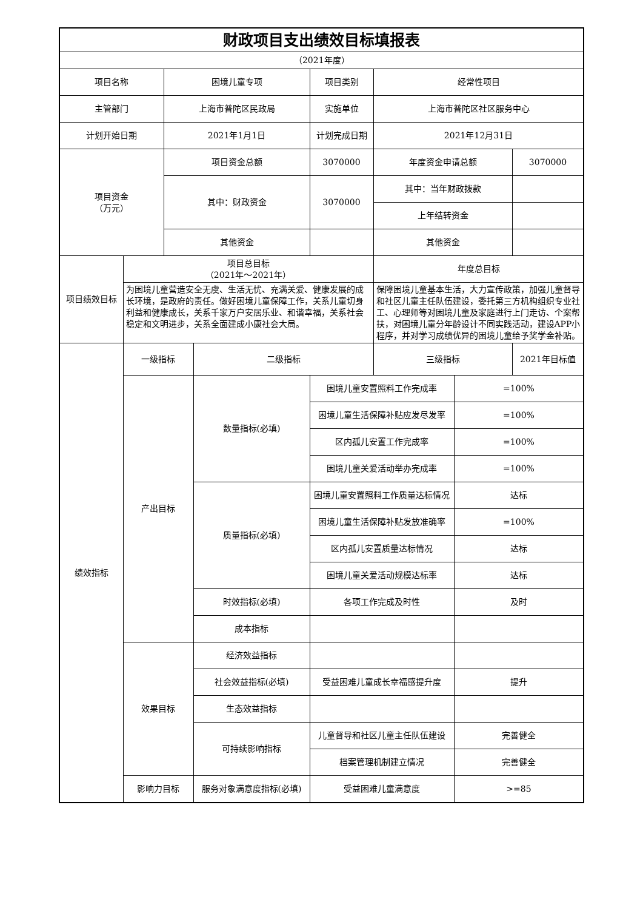| 财政项目支出绩效目标填报表 | | | | | | | |
| （2021年度） | | | | | | | |
| 项目名称 | | 困境儿童专项 | | 项目类别 | 经常性项目 | | |
| 主管部门 | | 上海市普陀区民政局 | | 实施单位 | 上海市普陀区社区服务中心 | | |
| 计划开始日期 | | 2021年1月1日 | | 计划完成日期 | 2021年12月31日 | | |
| 项目资金 （万元） | | 项目资金总额 | | 3070000 | 年度资金申请总额 | | 3070000 |
| | | 其中：财政资金 | | 3070000 | 其中：当年财政拨款 | | |
| | | | | | 上年结转资金 | | |
| | | 其他资金 | | | 其他资金 | | |
| 项目绩效目标 | 项目总目标 （2021年～2021年） | | | | 年度总目标 | | |
| | 为困境儿童营造安全无虞、生活无忧、充满关爱、健康发展的成长环境，是政府的责任。做好困境儿童保障工作，关系儿童切身利益和健康成长，关系千家万户安居乐业、和谐幸福，关系社会稳定和文明进步，关系全面建成小康社会大局。 | | | | 保障困境儿童基本生活，大力宣传政策，加强儿童督导和社区儿童主任队伍建设，委托第三方机构组织专业社工、心理师等对困境儿童及家庭进行上门走访、个案帮扶，对困境儿童分年龄设计不同实践活动，建设APP小程序，并对学习成绩优异的困境儿童给予奖学金补贴。 | | |
| 绩效指标 | 一级指标 | | 二级指标 | | 三级指标 | | 2021年目标值 |
| | 产出目标 | | 数量指标(必填) | 困境儿童安置照料工作完成率 | | =100% | |
| | | | | 困境儿童生活保障补贴应发尽发率 | | =100% | |
| | | | | 区内孤儿安置工作完成率 | | =100% | |
| | | | | 困境儿童关爱活动举办完成率 | | =100% | |
| | | | 质量指标(必填) | 困境儿童安置照料工作质量达标情况 | | 达标 | |
| | | | | 困境儿童生活保障补贴发放准确率 | | =100% | |
| | | | | 区内孤儿安置质量达标情况 | | 达标 | |
| | | | | 困境儿童关爱活动规模达标率 | | 达标 | |
| | | | 时效指标(必填) | 各项工作完成及时性 | | 及时 | |
| | | | 成本指标 | | | | |
| | 效果目标 | | 经济效益指标 | | | | |
| | | | 社会效益指标(必填) | 受益困难儿童成长幸福感提升度 | | 提升 | |
| | | | 生态效益指标 | | | | |
| | | | 可持续影响指标 | 儿童督导和社区儿童主任队伍建设 | | 完善健全 | |
| | | | | 档案管理机制建立情况 | | 完善健全 | |
| | 影响力目标 | | 服务对象满意度指标(必填) | 受益困难儿童满意度 | | >=85 | |